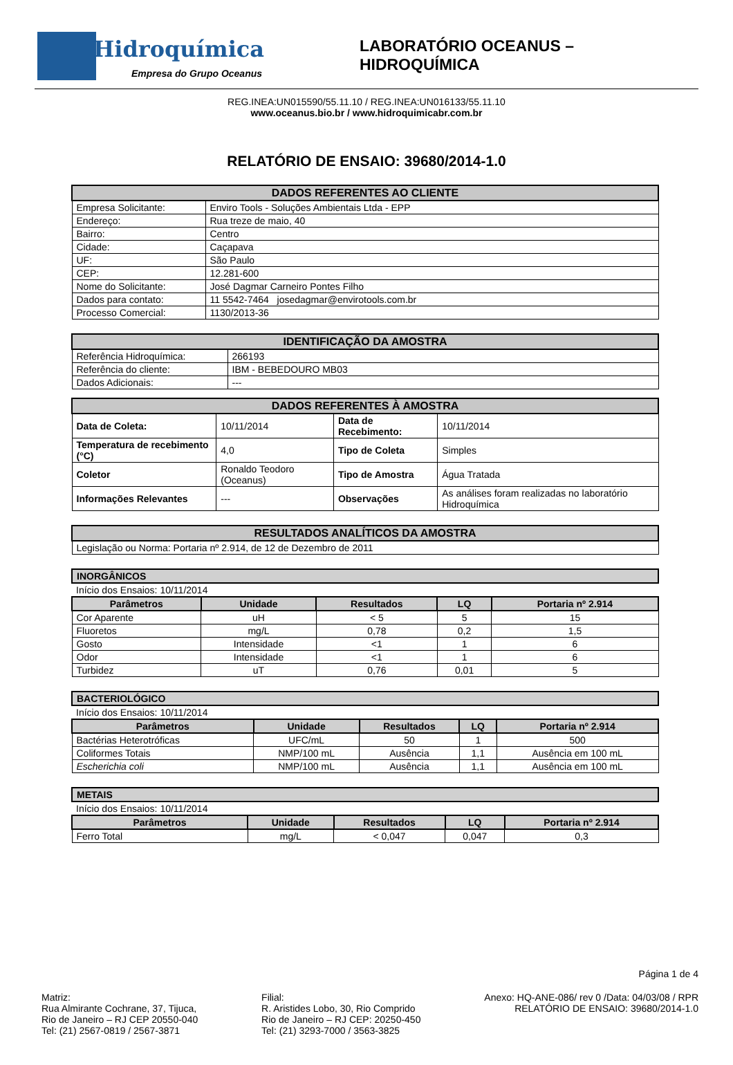Hidroquímica
Empresa do Grupo Oceanus
LABORATÓRIO OCEANUS – HIDROQUÍMICA
REG.INEA:UN015590/55.11.10 / REG.INEA:UN016133/55.11.10
www.oceanus.bio.br / www.hidroquimicabr.com.br
RELATÓRIO DE ENSAIO: 39680/2014-1.0
| DADOS REFERENTES AO CLIENTE | |
| --- | --- |
| Empresa Solicitante: | Enviro Tools - Soluções Ambientais Ltda - EPP |
| Endereço: | Rua treze de maio, 40 |
| Bairro: | Centro |
| Cidade: | Caçapava |
| UF: | São Paulo |
| CEP: | 12.281-600 |
| Nome do Solicitante: | José Dagmar Carneiro Pontes Filho |
| Dados para contato: | 11 5542-7464 josedagmar@envirotools.com.br |
| Processo Comercial: | 1130/2013-36 |
| IDENTIFICAÇÃO DA AMOSTRA | |
| --- | --- |
| Referência Hidroquímica: | 266193 |
| Referência do cliente: | IBM - BEBEDOURO MB03 |
| Dados Adicionais: | --- |
| DADOS REFERENTES À AMOSTRA | | | |
| --- | --- | --- | --- |
| Data de Coleta: | 10/11/2014 | Data de Recebimento: | 10/11/2014 |
| Temperatura de recebimento (°C) | 4,0 | Tipo de Coleta | Simples |
| Coletor | Ronaldo Teodoro (Oceanus) | Tipo de Amostra | Água Tratada |
| Informações Relevantes | --- | Observações | As análises foram realizadas no laboratório Hidroquímica |
| RESULTADOS ANALÍTICOS DA AMOSTRA |
| --- |
| Legislação ou Norma: Portaria nº 2.914, de 12 de Dezembro de 2011 |
| INORGÂNICOS | | | | |
| --- | --- | --- | --- | --- |
| Início dos Ensaios: 10/11/2014 | | | | |
| Parâmetros | Unidade | Resultados | LQ | Portaria nº 2.914 |
| Cor Aparente | uH | < 5 | 5 | 15 |
| Fluoretos | mg/L | 0,78 | 0,2 | 1,5 |
| Gosto | Intensidade | <1 | 1 | 6 |
| Odor | Intensidade | <1 | 1 | 6 |
| Turbidez | uT | 0,76 | 0,01 | 5 |
| BACTERIOLÓGICO | | | | |
| --- | --- | --- | --- | --- |
| Início dos Ensaios: 10/11/2014 | | | | |
| Parâmetros | Unidade | Resultados | LQ | Portaria nº 2.914 |
| Bactérias Heterotróficas | UFC/mL | 50 | 1 | 500 |
| Coliformes Totais | NMP/100 mL | Ausência | 1,1 | Ausência em 100 mL |
| Escherichia coli | NMP/100 mL | Ausência | 1,1 | Ausência em 100 mL |
| METAIS | | | | |
| --- | --- | --- | --- | --- |
| Início dos Ensaios: 10/11/2014 | | | | |
| Parâmetros | Unidade | Resultados | LQ | Portaria nº 2.914 |
| Ferro Total | mg/L | < 0,047 | 0,047 | 0,3 |
Página 1 de 4
Matriz:
Rua Almirante Cochrane, 37, Tijuca,
Rio de Janeiro – RJ CEP 20550-040
Tel: (21) 2567-0819 / 2567-3871
Filial:
R. Aristides Lobo, 30, Rio Comprido
Rio de Janeiro – RJ CEP: 20250-450
Tel: (21) 3293-7000 / 3563-3825
Anexo: HQ-ANE-086/ rev 0 /Data: 04/03/08 / RPR
RELATÓRIO DE ENSAIO: 39680/2014-1.0